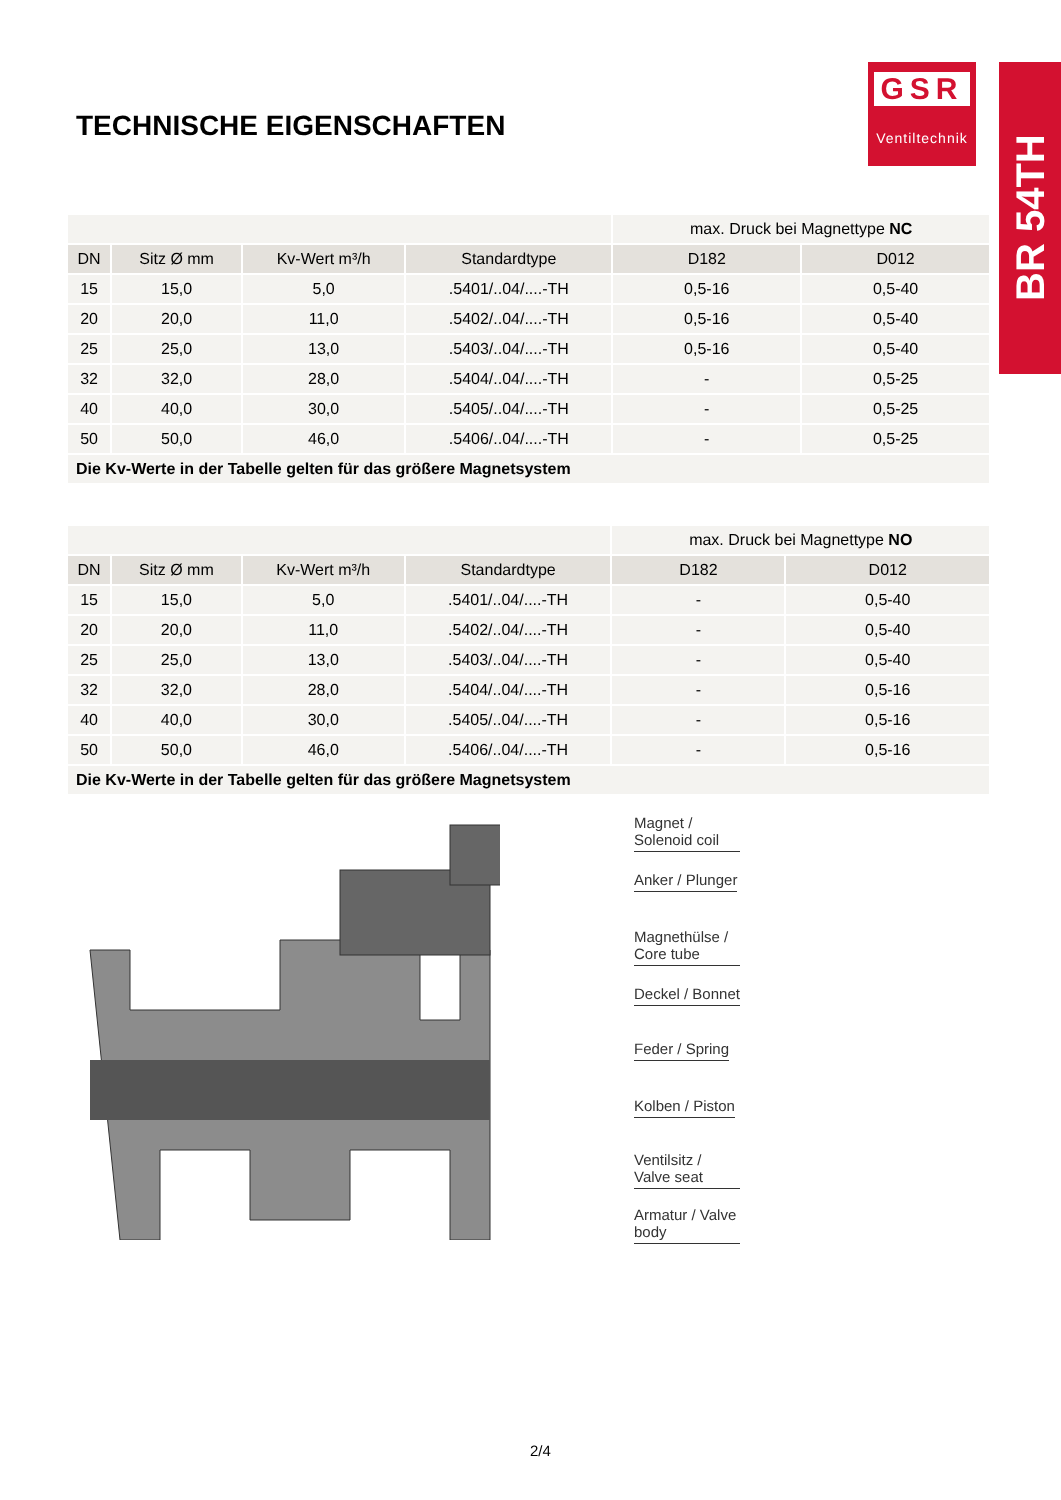GSR
Ventiltechnik
BR 54TH
TECHNISCHE EIGENSCHAFTEN
| | | | | max. Druck bei Magnettype NC | |
| DN | Sitz Ø mm | Kv-Wert m³/h | Standardtype | D182 | D012 |
| 15 | 15,0 | 5,0 | .5401/..04/....-TH | 0,5-16 | 0,5-40 |
| 20 | 20,0 | 11,0 | .5402/..04/....-TH | 0,5-16 | 0,5-40 |
| 25 | 25,0 | 13,0 | .5403/..04/....-TH | 0,5-16 | 0,5-40 |
| 32 | 32,0 | 28,0 | .5404/..04/....-TH | - | 0,5-25 |
| 40 | 40,0 | 30,0 | .5405/..04/....-TH | - | 0,5-25 |
| 50 | 50,0 | 46,0 | .5406/..04/....-TH | - | 0,5-25 |
| Die Kv-Werte in der Tabelle gelten für das größere Magnetsystem | | | | | |
| | | | | max. Druck bei Magnettype NO | |
| DN | Sitz Ø mm | Kv-Wert m³/h | Standardtype | D182 | D012 |
| 15 | 15,0 | 5,0 | .5401/..04/....-TH | - | 0,5-40 |
| 20 | 20,0 | 11,0 | .5402/..04/....-TH | - | 0,5-40 |
| 25 | 25,0 | 13,0 | .5403/..04/....-TH | - | 0,5-40 |
| 32 | 32,0 | 28,0 | .5404/..04/....-TH | - | 0,5-16 |
| 40 | 40,0 | 30,0 | .5405/..04/....-TH | - | 0,5-16 |
| 50 | 50,0 | 46,0 | .5406/..04/....-TH | - | 0,5-16 |
| Die Kv-Werte in der Tabelle gelten für das größere Magnetsystem | | | | | |
Magnet / Solenoid coil
Anker / Plunger
Magnethülse / Core tube
Deckel / Bonnet
Feder / Spring
Kolben / Piston
Ventilsitz / Valve seat
Armatur / Valve body
2/4